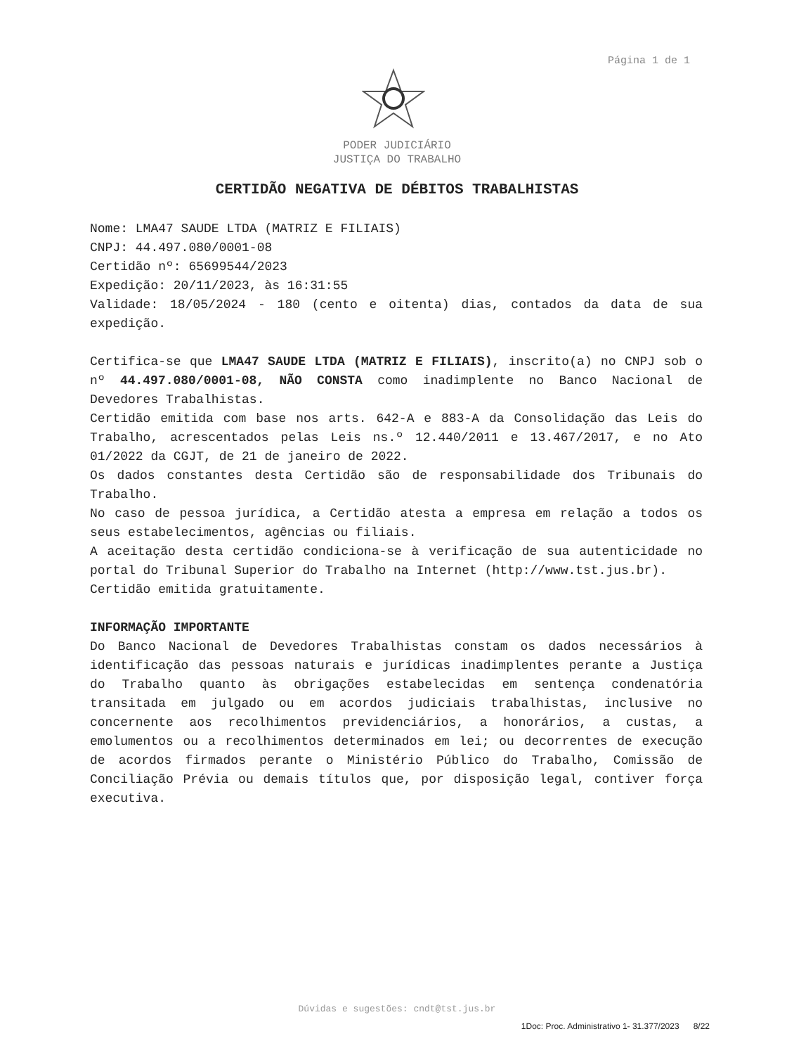Página 1 de 1
PODER JUDICIÁRIO
JUSTIÇA DO TRABALHO
CERTIDÃO NEGATIVA DE DÉBITOS TRABALHISTAS
Nome: LMA47 SAUDE LTDA (MATRIZ E FILIAIS)
CNPJ: 44.497.080/0001-08
Certidão nº: 65699544/2023
Expedição: 20/11/2023, às 16:31:55
Validade: 18/05/2024 - 180 (cento e oitenta) dias, contados da data de sua expedição.
Certifica-se que LMA47 SAUDE LTDA (MATRIZ E FILIAIS), inscrito(a) no CNPJ sob o nº 44.497.080/0001-08, NÃO CONSTA como inadimplente no Banco Nacional de Devedores Trabalhistas.
Certidão emitida com base nos arts. 642-A e 883-A da Consolidação das Leis do Trabalho, acrescentados pelas Leis ns.º 12.440/2011 e 13.467/2017, e no Ato 01/2022 da CGJT, de 21 de janeiro de 2022.
Os dados constantes desta Certidão são de responsabilidade dos Tribunais do Trabalho.
No caso de pessoa jurídica, a Certidão atesta a empresa em relação a todos os seus estabelecimentos, agências ou filiais.
A aceitação desta certidão condiciona-se à verificação de sua autenticidade no portal do Tribunal Superior do Trabalho na Internet (http://www.tst.jus.br).
Certidão emitida gratuitamente.
INFORMAÇÃO IMPORTANTE
Do Banco Nacional de Devedores Trabalhistas constam os dados necessários à identificação das pessoas naturais e jurídicas inadimplentes perante a Justiça do Trabalho quanto às obrigações estabelecidas em sentença condenatória transitada em julgado ou em acordos judiciais trabalhistas, inclusive no concernente aos recolhimentos previdenciários, a honorários, a custas, a emolumentos ou a recolhimentos determinados em lei; ou decorrentes de execução de acordos firmados perante o Ministério Público do Trabalho, Comissão de Conciliação Prévia ou demais títulos que, por disposição legal, contiver força executiva.
Dúvidas e sugestões: cndt@tst.jus.br
1Doc: Proc. Administrativo 1- 31.377/2023 8/22